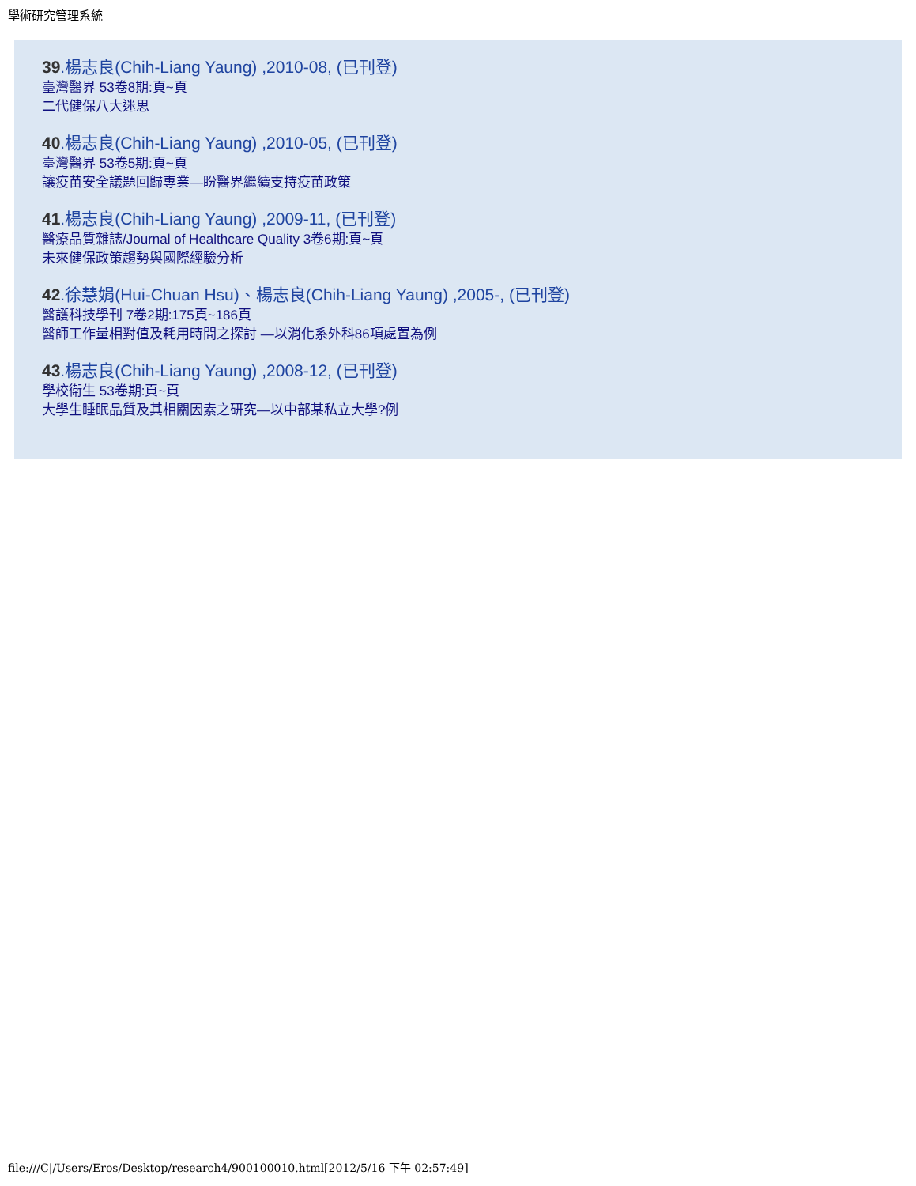學術研究管理系統
39.楊志良(Chih-Liang Yaung) ,2010-08, (已刊登)
臺灣醫界 53卷8期:頁~頁
二代健保八大迷思
40.楊志良(Chih-Liang Yaung) ,2010-05, (已刊登)
臺灣醫界 53卷5期:頁~頁
讓疫苗安全議題回歸專業—盼醫界繼續支持疫苗政策
41.楊志良(Chih-Liang Yaung) ,2009-11, (已刊登)
醫療品質雜誌/Journal of Healthcare Quality 3卷6期:頁~頁
未來健保政策趨勢與國際經驗分析
42.徐慧娟(Hui-Chuan Hsu)、楊志良(Chih-Liang Yaung) ,2005-, (已刊登)
醫護科技學刊 7卷2期:175頁~186頁
醫師工作量相對值及耗用時間之探討 —以消化系外科86項處置為例
43.楊志良(Chih-Liang Yaung) ,2008-12, (已刊登)
學校衛生 53卷期:頁~頁
大學生睡眠品質及其相關因素之研究—以中部某私立大學?例
file:///C|/Users/Eros/Desktop/research4/900100010.html[2012/5/16 下午 02:57:49]